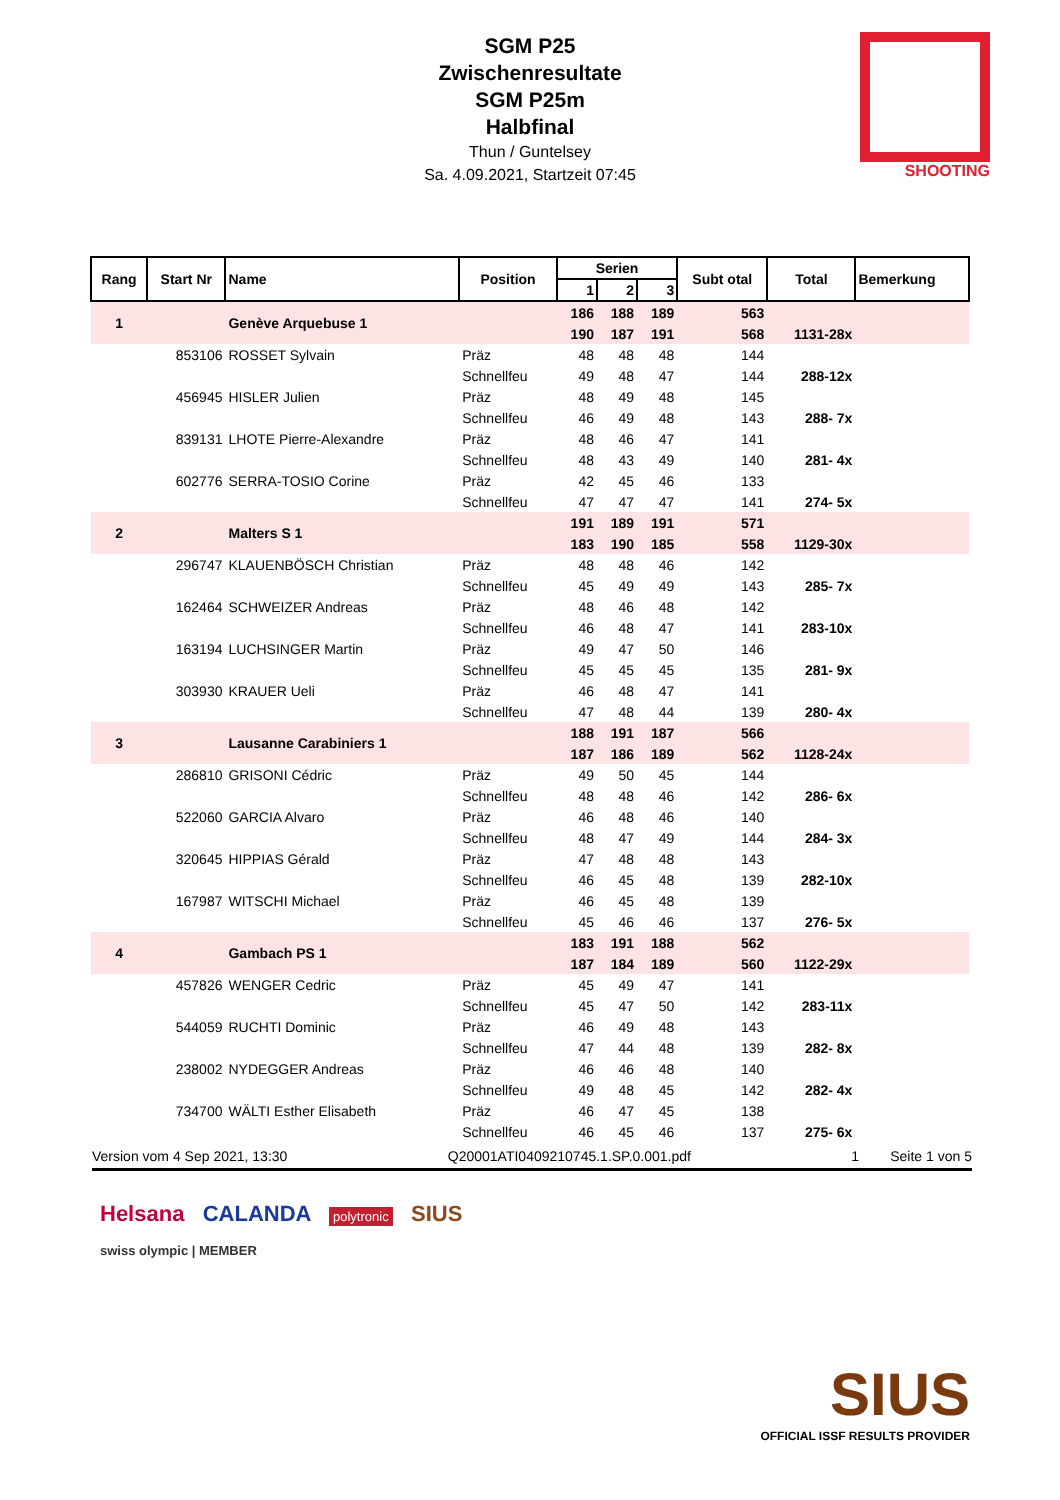SGM P25
Zwischenresultate
SGM P25m
Halbfinal
Thun / Guntelsey
Sa. 4.09.2021, Startzeit 07:45
SHOOTING
| Rang | Start Nr | Name | Position | Serien | | | Subt otal | Total | Bemerkung |
| --- | --- | --- | --- | --- | --- | --- | --- | --- | --- |
| | | | | 1 | 2 | 3 | | | |
| 1 | | Genève Arquebuse 1 | | 186 | 188 | 189 | 563 | | |
| | | | | 190 | 187 | 191 | 568 | 1131-28x | |
| | 853106 | ROSSET Sylvain | Präz | 48 | 48 | 48 | 144 | | |
| | | | Schnellfeu | 49 | 48 | 47 | 144 | 288-12x | |
| | 456945 | HISLER Julien | Präz | 48 | 49 | 48 | 145 | | |
| | | | Schnellfeu | 46 | 49 | 48 | 143 | 288- 7x | |
| | 839131 | LHOTE Pierre-Alexandre | Präz | 48 | 46 | 47 | 141 | | |
| | | | Schnellfeu | 48 | 43 | 49 | 140 | 281- 4x | |
| | 602776 | SERRA-TOSIO Corine | Präz | 42 | 45 | 46 | 133 | | |
| | | | Schnellfeu | 47 | 47 | 47 | 141 | 274- 5x | |
| 2 | | Malters S 1 | | 191 | 189 | 191 | 571 | | |
| | | | | 183 | 190 | 185 | 558 | 1129-30x | |
| | 296747 | KLAUENBÖSCH Christian | Präz | 48 | 48 | 46 | 142 | | |
| | | | Schnellfeu | 45 | 49 | 49 | 143 | 285- 7x | |
| | 162464 | SCHWEIZER Andreas | Präz | 48 | 46 | 48 | 142 | | |
| | | | Schnellfeu | 46 | 48 | 47 | 141 | 283-10x | |
| | 163194 | LUCHSINGER Martin | Präz | 49 | 47 | 50 | 146 | | |
| | | | Schnellfeu | 45 | 45 | 45 | 135 | 281- 9x | |
| | 303930 | KRAUER Ueli | Präz | 46 | 48 | 47 | 141 | | |
| | | | Schnellfeu | 47 | 48 | 44 | 139 | 280- 4x | |
| 3 | | Lausanne Carabiniers 1 | | 188 | 191 | 187 | 566 | | |
| | | | | 187 | 186 | 189 | 562 | 1128-24x | |
| | 286810 | GRISONI Cédric | Präz | 49 | 50 | 45 | 144 | | |
| | | | Schnellfeu | 48 | 48 | 46 | 142 | 286- 6x | |
| | 522060 | GARCIA Alvaro | Präz | 46 | 48 | 46 | 140 | | |
| | | | Schnellfeu | 48 | 47 | 49 | 144 | 284- 3x | |
| | 320645 | HIPPIAS Gérald | Präz | 47 | 48 | 48 | 143 | | |
| | | | Schnellfeu | 46 | 45 | 48 | 139 | 282-10x | |
| | 167987 | WITSCHI Michael | Präz | 46 | 45 | 48 | 139 | | |
| | | | Schnellfeu | 45 | 46 | 46 | 137 | 276- 5x | |
| 4 | | Gambach PS 1 | | 183 | 191 | 188 | 562 | | |
| | | | | 187 | 184 | 189 | 560 | 1122-29x | |
| | 457826 | WENGER Cedric | Präz | 45 | 49 | 47 | 141 | | |
| | | | Schnellfeu | 45 | 47 | 50 | 142 | 283-11x | |
| | 544059 | RUCHTI Dominic | Präz | 46 | 49 | 48 | 143 | | |
| | | | Schnellfeu | 47 | 44 | 48 | 139 | 282- 8x | |
| | 238002 | NYDEGGER Andreas | Präz | 46 | 46 | 48 | 140 | | |
| | | | Schnellfeu | 49 | 48 | 45 | 142 | 282- 4x | |
| | 734700 | WÄLTI Esther Elisabeth | Präz | 46 | 47 | 45 | 138 | | |
| | | | Schnellfeu | 46 | 45 | 46 | 137 | 275- 6x | |
Version vom 4 Sep 2021, 13:30 Q20001ATI0409210745.1.SP.0.001.pdf 1 Seite 1 von 5
Helsana CALANDA polytronic SIUS
swiss olympic | MEMBER
SIUS
OFFICIAL ISSF RESULTS PROVIDER